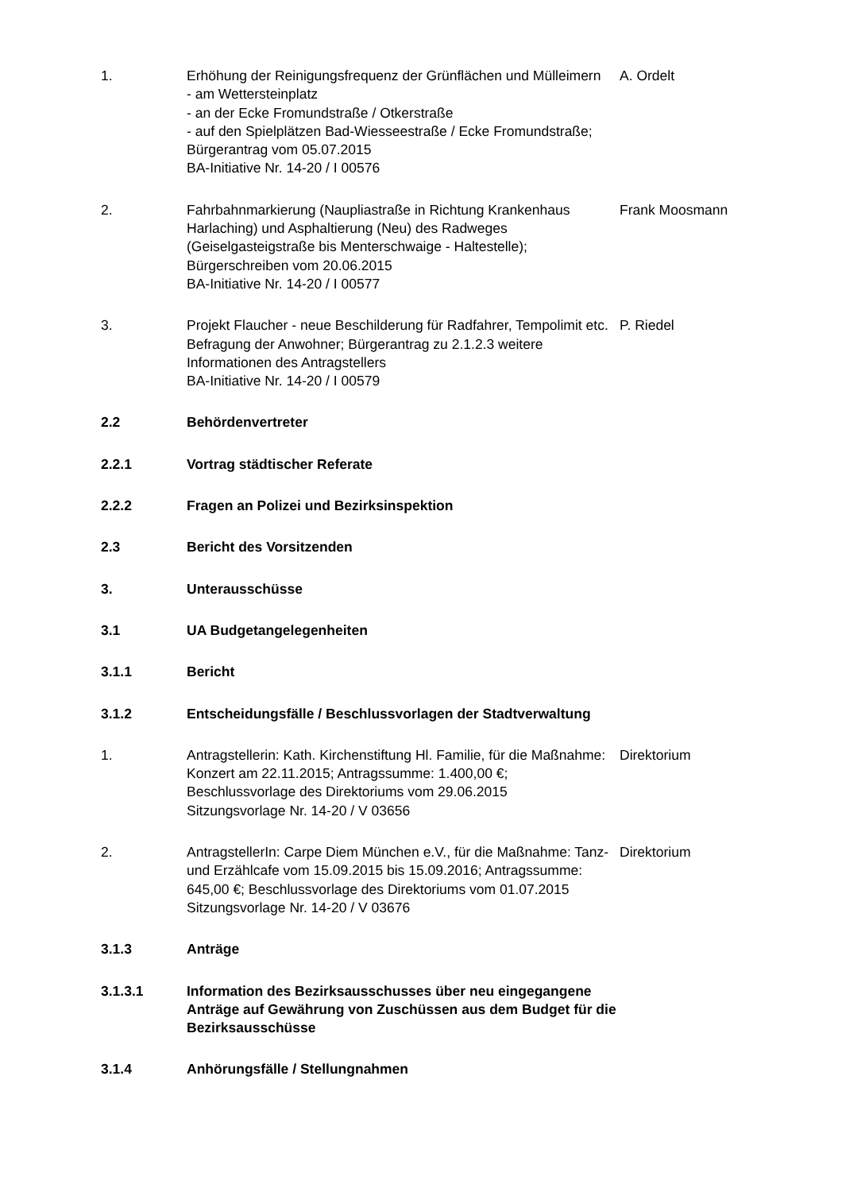1. Erhöhung der Reinigungsfrequenz der Grünflächen und Mülleimern
- am Wettersteinplatz
- an der Ecke Fromundstraße / Otkerstraße
- auf den Spielplätzen Bad-Wiesseestraße / Ecke Fromundstraße; Bürgerantrag vom 05.07.2015
BA-Initiative Nr. 14-20 / I 00576
A. Ordelt
2. Fahrbahnmarkierung (Naupliastraße in Richtung Krankenhaus Harlaching) und Asphaltierung (Neu) des Radweges (Geiselgasteigstraße bis Menterschwaige - Haltestelle); Bürgerschreiben vom 20.06.2015
BA-Initiative Nr. 14-20 / I 00577
Frank Moosmann
3. Projekt Flaucher - neue Beschilderung für Radfahrer, Tempolimit etc. Befragung der Anwohner; Bürgerantrag zu 2.1.2.3 weitere Informationen des Antragstellers
BA-Initiative Nr. 14-20 / I 00579
P. Riedel
2.2 Behördenvertreter
2.2.1 Vortrag städtischer Referate
2.2.2 Fragen an Polizei und Bezirksinspektion
2.3 Bericht des Vorsitzenden
3. Unterausschüsse
3.1 UA Budgetangelegenheiten
3.1.1 Bericht
3.1.2 Entscheidungsfälle / Beschlussvorlagen der Stadtverwaltung
1. Antragstellerin: Kath. Kirchenstiftung Hl. Familie, für die Maßnahme: Konzert am 22.11.2015; Antragssumme: 1.400,00 €; Beschlussvorlage des Direktoriums vom 29.06.2015
Sitzungsvorlage Nr. 14-20 / V 03656
Direktorium
2. AntragstellerIn: Carpe Diem München e.V., für die Maßnahme: Tanz- und Erzählcafe vom 15.09.2015 bis 15.09.2016; Antragssumme: 645,00 €; Beschlussvorlage des Direktoriums vom 01.07.2015
Sitzungsvorlage Nr. 14-20 / V 03676
Direktorium
3.1.3 Anträge
3.1.3.1 Information des Bezirksausschusses über neu eingegangene Anträge auf Gewährung von Zuschüssen aus dem Budget für die Bezirksausschüsse
3.1.4 Anhörungsfälle / Stellungnahmen